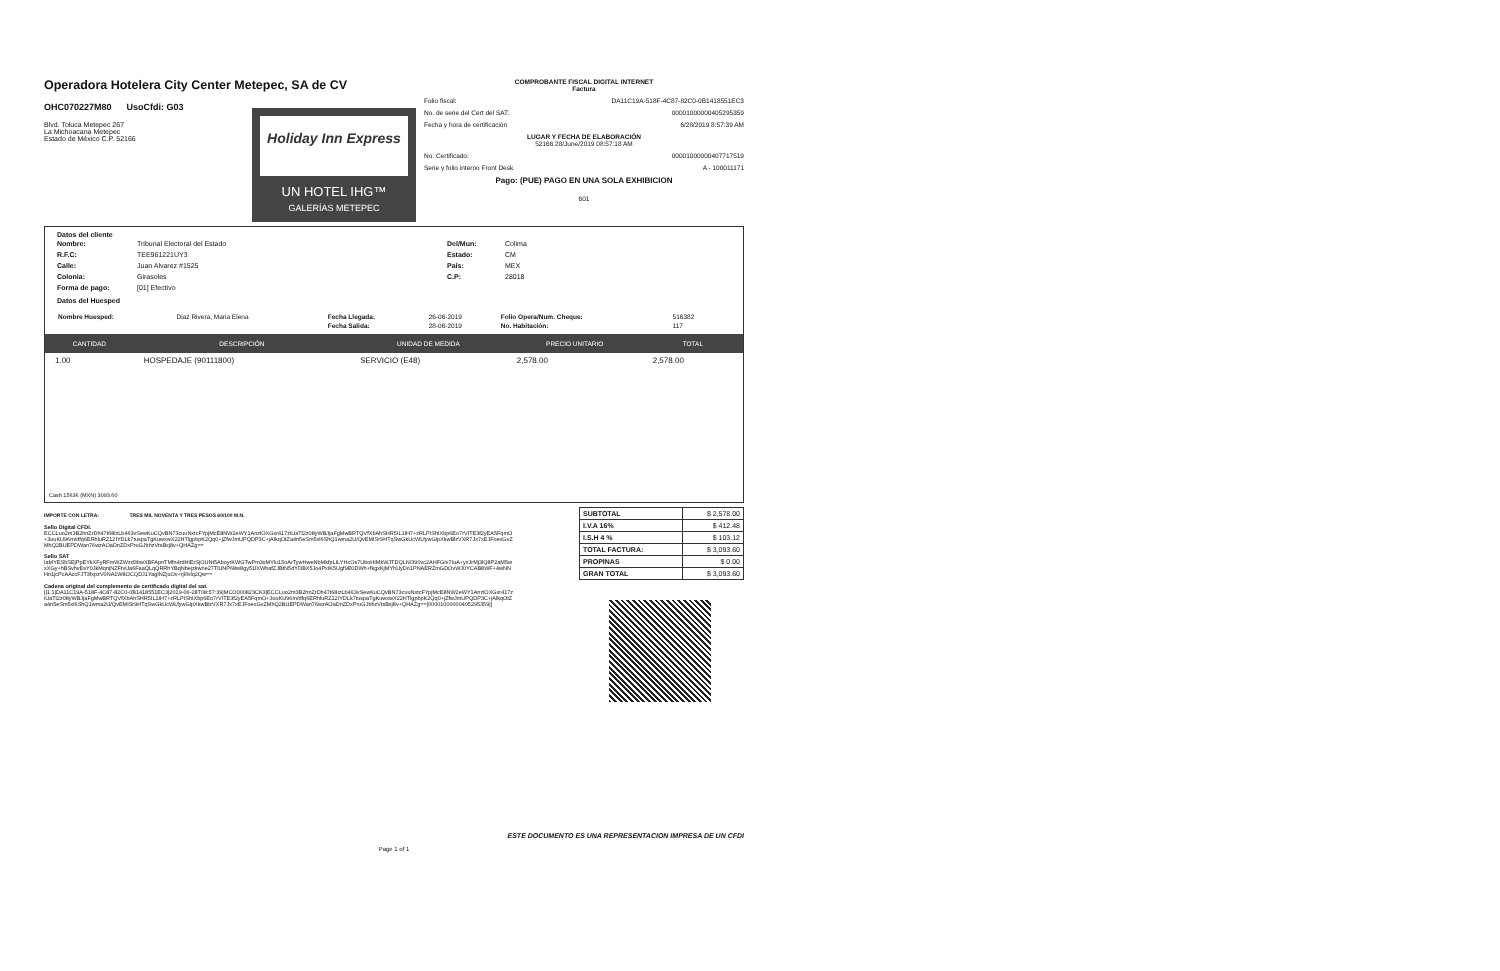Operadora Hotelera City Center Metepec, SA de CV
OHC070227M80 UsoCfdi: G03
Blvd. Toluca Metepec 267
La Michoacana Metepec
Estado de México C.P. 52166
Holiday Inn Express
UN HOTEL IHG™
GALERÍAS METEPEC
COMPROBANTE FISCAL DIGITAL INTERNET
Factura
Folio fiscal: DA11C19A-518F-4C87-82C0-0B1418551EC3
No. de serie del Cert del SAT: 00001000000405295359
Fecha y hora de certificación 6/28/2019 8:57:39 AM
LUGAR Y FECHA DE ELABORACIÓN
52166 28/June/2019 08:57:18 AM
No. Certificado: 00001000000407717519
Serie y folio interno Front Desk A - 100011171
Pago: (PUE) PAGO EN UNA SOLA EXHIBICION
601
Datos del cliente
Nombre: Tribunal Electoral del Estado Del/Mun: Colima R.F.C: TEE961221UY3 Estado: CM Calle: Juan Alvarez #1525 País: MEX Colonia: Girasoles C.P: 28018 Forma de pago: [01] Efectivo
Datos del Huesped
| Nombre Huesped: | Diaz Rivera, Maria Elena | Fecha Llegada: | 26-06-2019 | Folio Opera/Num. Cheque: | 516382 |
| | | Fecha Salida: | 28-06-2019 | No. Habitación: | 117 |
| CANTIDAD | DESCRIPCIÓN | UNIDAD DE MEDIDA | PRECIO UNITARIO | TOTAL |
| --- | --- | --- | --- | --- |
| 1.00 | HOSPEDAJE (90111800) | SERVICIO (E48) | 2,578.00 | 2,578.00 |
Cash 15636 (MXN) 3093.60
IMPORTE CON LETRA: TRES MIL NOVENTA Y TRES PESOS 60/100 M.N.
Sello Digital CFDI.
ECCLuo2m3B2hnZrDh47t68izLb463vSewKuCQvBN73cuuNxtcFYpjMcE8NW2eWY1AnzlOXGxr417ziUaTl2z08yWBJjaFgMwBRTQVfXbAhSHR5IL1IH7+zRLPIShIXbp6Eo7rVITE3f2yEA5FqmO+3uuKU96m/dfq6ERhluRZ12IYDLk7tuspaTgKuwxwX22HTlgpbpK2Qq0+jZfwJmUPQDP3C+jAlkqOtZa4n5eSm5xl6ShQ1wma2U/QvEMISr9HTqSwGkUcWLfywGlpXkwBlzVXR7Jx7xEJFoexGvZMhQ2BUEPDWan76wzAOaDnZDxPruGJbhzVtsBxj8v+QHAZg==
Sello SAT
IaMYESbSEjPpEYkXFyRFmWZWzd3bwXBFApnTMfn4rdHiErSjOUNt5AboyrKWGTwPm3xMYlu15oArTywHweNbMkfpLILYHcOs7UboHIMkWJTDQLN/390vc2AHFGIx7IuA+yxJrMj3lQ8P2aM5wxXGy+hBSvhvEsY0JkMqnjNZFtvUa6FaaQLqQRRhYBqNbejzkwne27TlUNP68w8gy51lXWbafZJBtN5dYl3BX5Jo4PxIK5Ugf9E0DWh+fkgxKjMYhUyDo1PNAERZmGDOvWJ0YCAB8WF+4wNNHn1jcPcAAccFJT3fxpzV0NA1W8OCQDJ1YagINZjuOv+rjl/lvlq2Qw==
Cadena original del complemento de certificado digital del sat.
||1.1|DA11C19A-518F-4C87-82C0-0B1418551EC3|2019-06-28T08:57:39|MCO000823CK3|ECCLuo2m3B2hnZrDh47t68izLb463vSewKuCQvBN73cuuNxtcFYpjMcE8NW2eWY1AnzlOXGxr417ziUaTl2z08yWBJjaFgMwBRTQVfXbAhSHR5IL1IH7+zRLPIShIXbp6Eo7rVITE3f2yEA5FqmO+3uuKU96m/dfq6ERhluRZ12IYDLk7tuspaTgKuwxwX22HTlgpbpK2Qq0+jZfwJmUPQDP3C+jAlkqOtZa4n5eSm5xl6ShQ1wma2U/QvEMISr9HTqSwGkUcWLfywGlpXkwBlzVXR7Jx7xEJFoexGvZMhQ2BUEPDWan76wzAOaDnZDxPruGJbhzVtsBxj8v+QHAZg==|00001000000405295359||
| SUBTOTAL | $ 2,578.00 |
| I.V.A 16% | $ 412.48 |
| I.S.H 4 % | $ 103.12 |
| TOTAL FACTURA: | $ 3,093.60 |
| PROPINAS | $ 0.00 |
| GRAN TOTAL | $ 3,093.60 |
ESTE DOCUMENTO ES UNA REPRESENTACION IMPRESA DE UN CFDI
Page 1 of 1